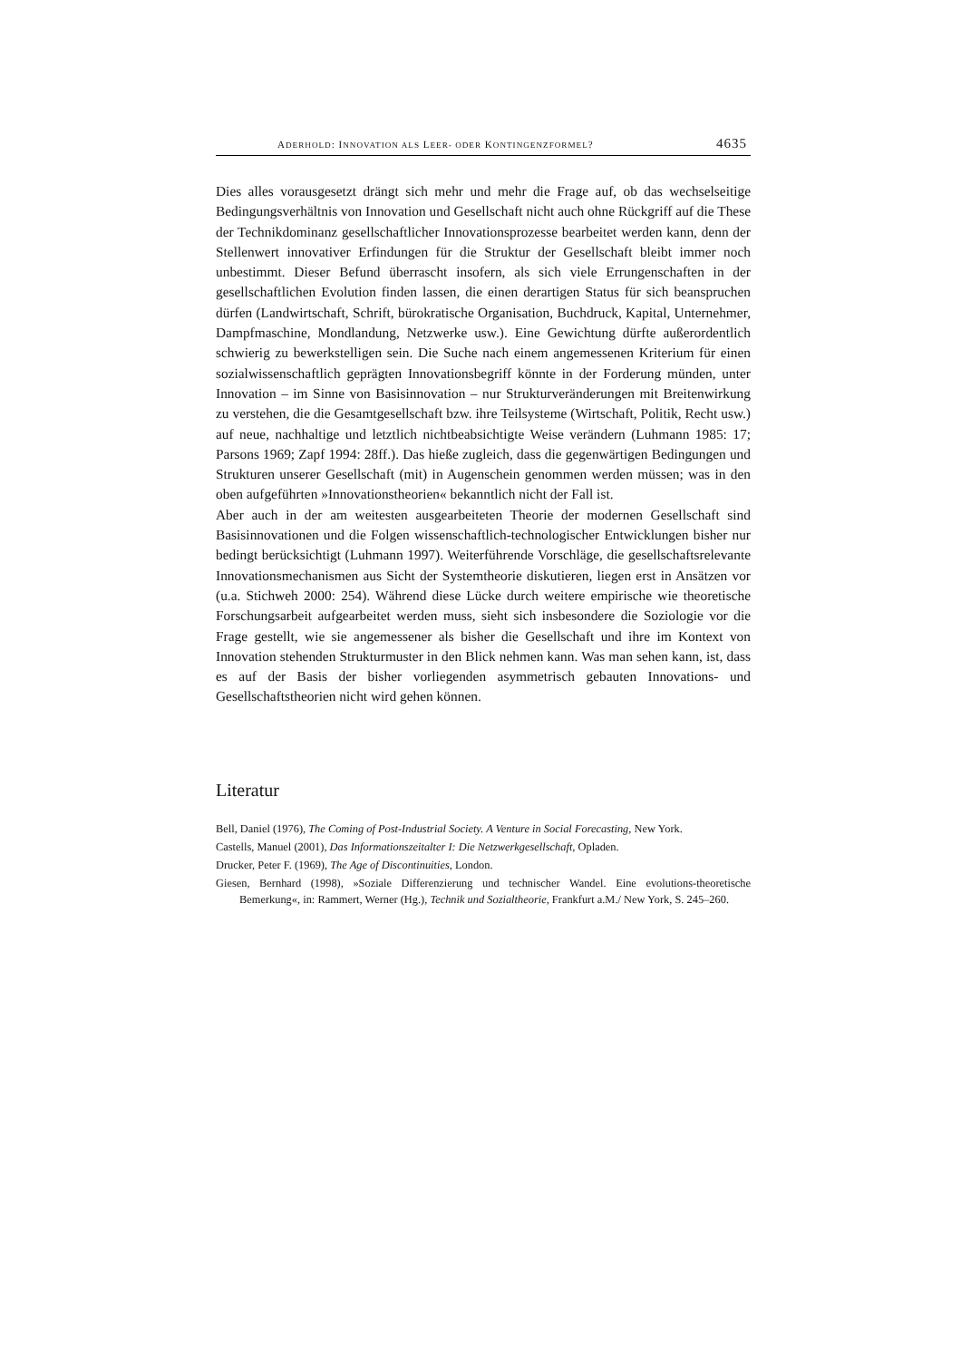ADERHOLD: INNOVATION ALS LEER- ODER KONTINGENZFORMEL? 4635
Dies alles vorausgesetzt drängt sich mehr und mehr die Frage auf, ob das wechselseitige Bedingungsverhältnis von Innovation und Gesellschaft nicht auch ohne Rückgriff auf die These der Technikdominanz gesellschaftlicher Innovationsprozesse bearbeitet werden kann, denn der Stellenwert innovativer Erfindungen für die Struktur der Gesellschaft bleibt immer noch unbestimmt. Dieser Befund überrascht insofern, als sich viele Errungenschaften in der gesellschaftlichen Evolution finden lassen, die einen derartigen Status für sich beanspruchen dürfen (Landwirtschaft, Schrift, bürokratische Organisation, Buchdruck, Kapital, Unternehmer, Dampfmaschine, Mondlandung, Netzwerke usw.). Eine Gewichtung dürfte außerordentlich schwierig zu bewerkstelligen sein. Die Suche nach einem angemessenen Kriterium für einen sozialwissenschaftlich geprägten Innovationsbegriff könnte in der Forderung münden, unter Innovation – im Sinne von Basisinnovation – nur Strukturveränderungen mit Breitenwirkung zu verstehen, die die Gesamtgesellschaft bzw. ihre Teilsysteme (Wirtschaft, Politik, Recht usw.) auf neue, nachhaltige und letztlich nichtbeabsichtigte Weise verändern (Luhmann 1985: 17; Parsons 1969; Zapf 1994: 28ff.). Das hieße zugleich, dass die gegenwärtigen Bedingungen und Strukturen unserer Gesellschaft (mit) in Augenschein genommen werden müssen; was in den oben aufgeführten »Innovationstheorien« bekanntlich nicht der Fall ist.
Aber auch in der am weitesten ausgearbeiteten Theorie der modernen Gesellschaft sind Basisinnovationen und die Folgen wissenschaftlich-technologischer Entwicklungen bisher nur bedingt berücksichtigt (Luhmann 1997). Weiterführende Vorschläge, die gesellschaftsrelevante Innovationsmechanismen aus Sicht der Systemtheorie diskutieren, liegen erst in Ansätzen vor (u.a. Stichweh 2000: 254). Während diese Lücke durch weitere empirische wie theoretische Forschungsarbeit aufgearbeitet werden muss, sieht sich insbesondere die Soziologie vor die Frage gestellt, wie sie angemessener als bisher die Gesellschaft und ihre im Kontext von Innovation stehenden Strukturmuster in den Blick nehmen kann. Was man sehen kann, ist, dass es auf der Basis der bisher vorliegenden asymmetrisch gebauten Innovations- und Gesellschaftstheorien nicht wird gehen können.
Literatur
Bell, Daniel (1976), The Coming of Post-Industrial Society. A Venture in Social Forecasting, New York.
Castells, Manuel (2001), Das Informationszeitalter I: Die Netzwerkgesellschaft, Opladen.
Drucker, Peter F. (1969), The Age of Discontinuities, London.
Giesen, Bernhard (1998), »Soziale Differenzierung und technischer Wandel. Eine evolutions-theoretische Bemerkung«, in: Rammert, Werner (Hg.), Technik und Sozialtheorie, Frankfurt a.M./ New York, S. 245–260.